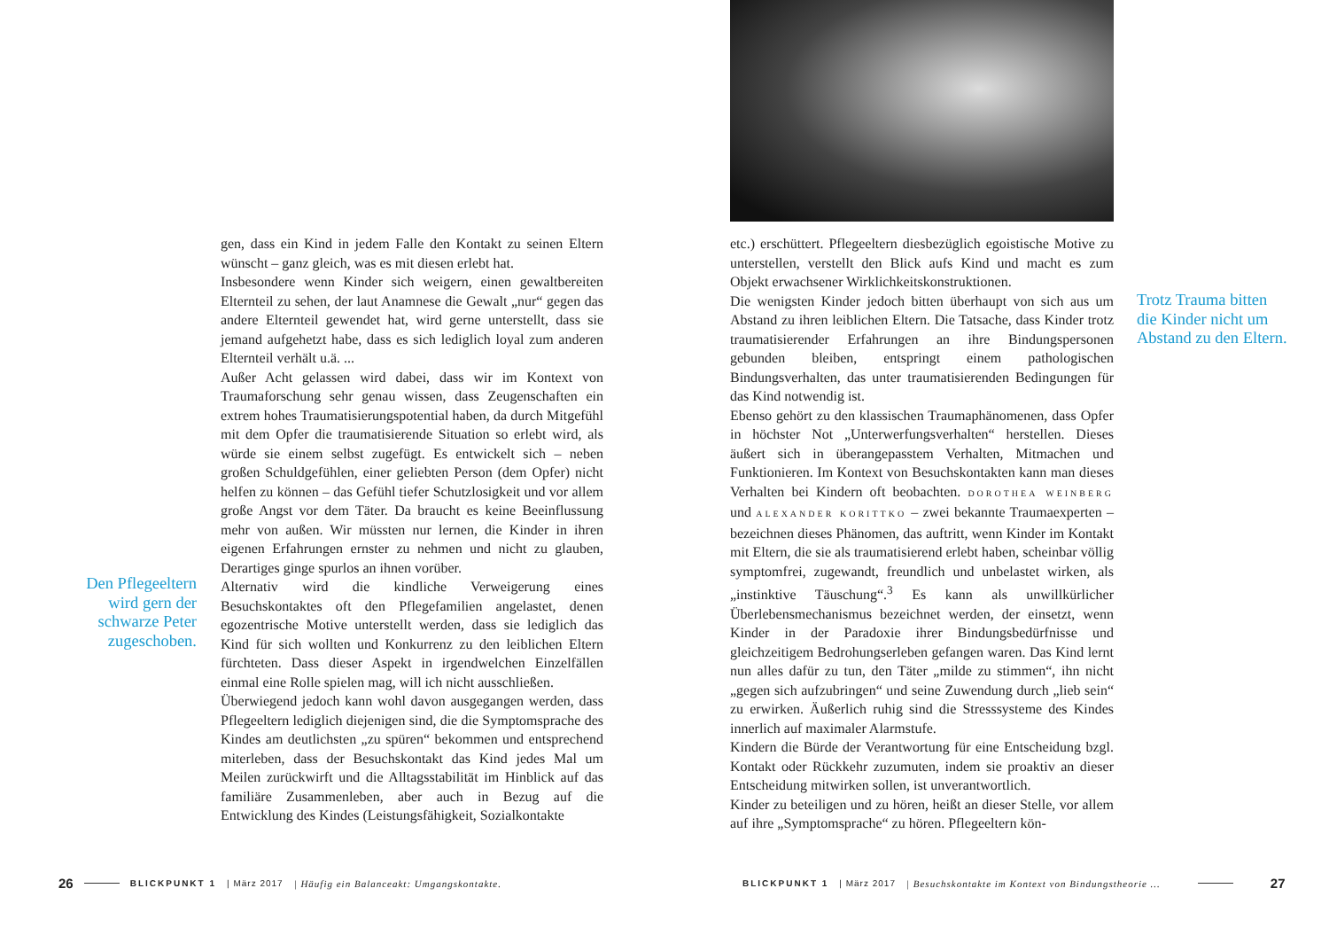Den Pflegeeltern wird gern der schwarze Peter zugeschoben.
gen, dass ein Kind in jedem Falle den Kontakt zu seinen Eltern wünscht – ganz gleich, was es mit diesen erlebt hat.
Insbesondere wenn Kinder sich weigern, einen gewaltbereiten Elternteil zu sehen, der laut Anamnese die Gewalt „nur“ gegen das andere Elternteil gewendet hat, wird gerne unterstellt, dass sie jemand aufgehetzt habe, dass es sich lediglich loyal zum anderen Elternteil verhält u.ä. ...
Außer Acht gelassen wird dabei, dass wir im Kontext von Traumaforschung sehr genau wissen, dass Zeugenschaften ein extrem hohes Traumatisierungspotential haben, da durch Mitgefühl mit dem Opfer die traumatisierende Situation so erlebt wird, als würde sie einem selbst zugefügt. Es entwickelt sich – neben großen Schuldgefühlen, einer geliebten Person (dem Opfer) nicht helfen zu können – das Gefühl tiefer Schutzlosigkeit und vor allem große Angst vor dem Täter. Da braucht es keine Beeinflussung mehr von außen. Wir müssten nur lernen, die Kinder in ihren eigenen Erfahrungen ernster zu nehmen und nicht zu glauben, Derartiges ginge spurlos an ihnen vorüber.
Alternativ wird die kindliche Verweigerung eines Besuchskontaktes oft den Pflegefamilien angelastet, denen egozentrische Motive unterstellt werden, dass sie lediglich das Kind für sich wollten und Konkurrenz zu den leiblichen Eltern fürchteten. Dass dieser Aspekt in irgendwelchen Einzelfällen einmal eine Rolle spielen mag, will ich nicht ausschließen.
Überwiegend jedoch kann wohl davon ausgegangen werden, dass Pflegeeltern lediglich diejenigen sind, die die Symptomsprache des Kindes am deutlichsten „zu spüren“ bekommen und entsprechend miterleben, dass der Besuchskontakt das Kind jedes Mal um Meilen zurückwirft und die Alltagsstabilität im Hinblick auf das familiäre Zusammenleben, aber auch in Bezug auf die Entwicklung des Kindes (Leistungsfähigkeit, Sozialkontakte
26 BLICKPUNKT 1 | März 2017 | Häufig ein Balanceakt: Umgangskontakte.
etc.) erschüttert. Pflegeeltern diesbezüglich egoistische Motive zu unterstellen, verstellt den Blick aufs Kind und macht es zum Objekt erwachsener Wirklichkeitskonstruktionen.
Die wenigsten Kinder jedoch bitten überhaupt von sich aus um Abstand zu ihren leiblichen Eltern. Die Tatsache, dass Kinder trotz traumatisierender Erfahrungen an ihre Bindungspersonen gebunden bleiben, entspringt einem pathologischen Bindungsverhalten, das unter traumatisierenden Bedingungen für das Kind notwendig ist.
Ebenso gehört zu den klassischen Traumaphänomenen, dass Opfer in höchster Not „Unterwerfungsverhalten“ herstellen. Dieses äußert sich in überangepasstem Verhalten, Mitmachen und Funktionieren. Im Kontext von Besuchskontakten kann man dieses Verhalten bei Kindern oft beobachten. DOROTHEA WEINBERG und ALEXANDER KORITTKO – zwei bekannte Traumaexperten – bezeichnen dieses Phänomen, das auftritt, wenn Kinder im Kontakt mit Eltern, die sie als traumatisierend erlebt haben, scheinbar völlig symptomfrei, zugewandt, freundlich und unbelastet wirken, als „instinktive Täuschung“.<sup>3</sup> Es kann als unwillkürlicher Überlebensmechanismus bezeichnet werden, der einsetzt, wenn Kinder in der Paradoxie ihrer Bindungsbedürfnisse und gleichzeitigem Bedrohungserleben gefangen waren. Das Kind lernt nun alles dafür zu tun, den Täter „milde zu stimmen“, ihn nicht „gegen sich aufzubringen“ und seine Zuwendung durch „lieb sein“ zu erwirken. Äußerlich ruhig sind die Stresssysteme des Kindes innerlich auf maximaler Alarmstufe.
Kindern die Bürde der Verantwortung für eine Entscheidung bzgl. Kontakt oder Rückkehr zuzumuten, indem sie proaktiv an dieser Entscheidung mitwirken sollen, ist unverantwortlich.
Kinder zu beteiligen und zu hören, heißt an dieser Stelle, vor allem auf ihre „Symptomsprache“ zu hören. Pflegeeltern kön-
Trotz Trauma bitten die Kinder nicht um Abstand zu den Eltern.
BLICKPUNKT 1 | März 2017 | Besuchskontakte im Kontext von Bindungstheorie ... 27